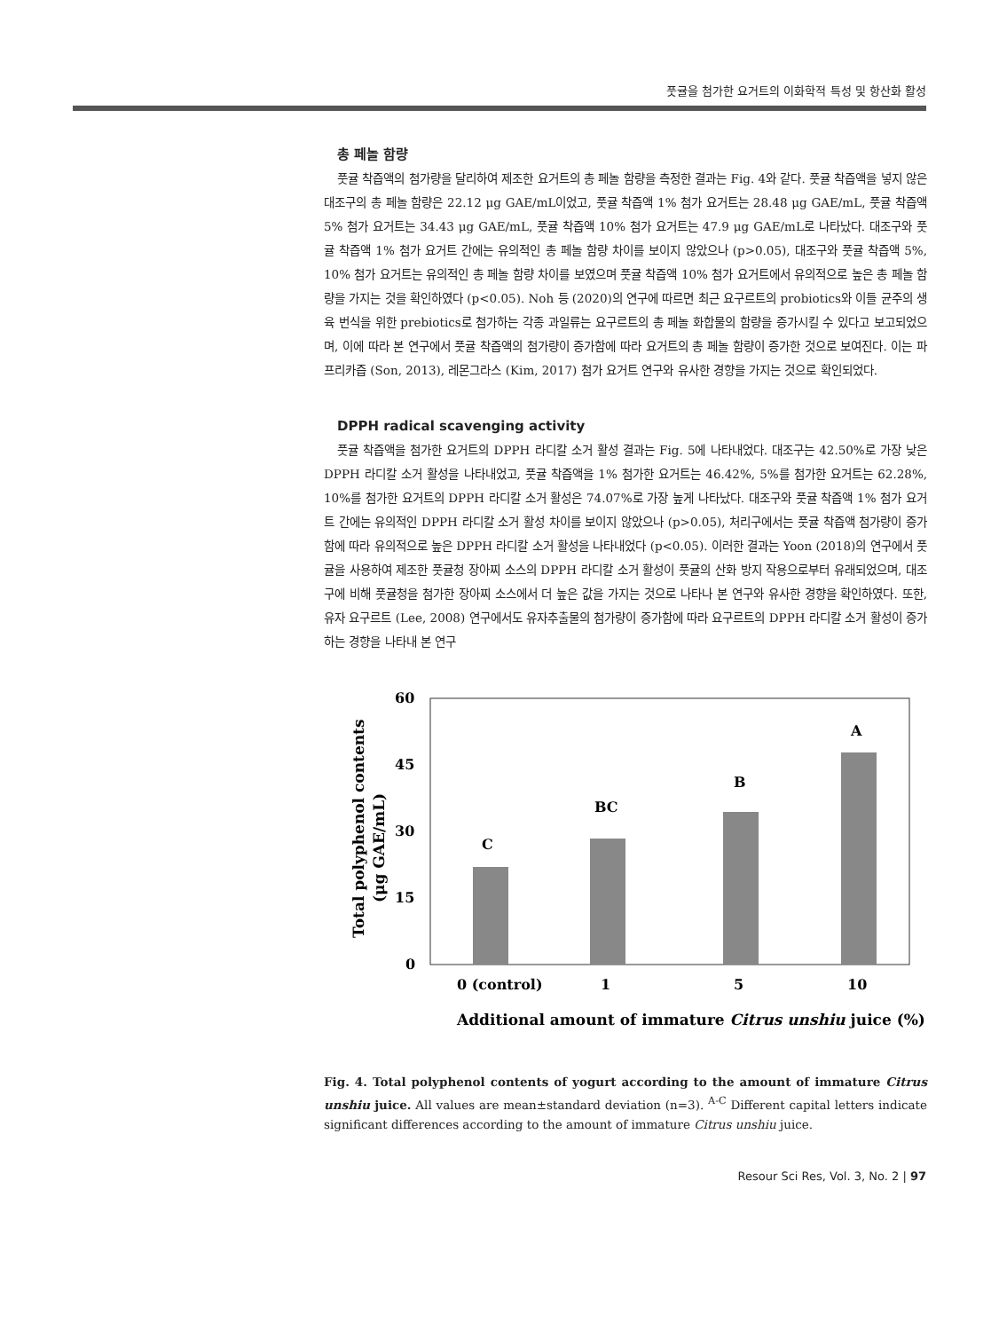풋귤을 첨가한 요거트의 이화학적 특성 및 항산화 활성
총 페놀 함량
풋귤 착즙액의 첨가량을 달리하여 제조한 요거트의 총 페놀 함량을 측정한 결과는 Fig. 4와 같다. 풋귤 착즙액을 넣지 않은 대조구의 총 페놀 함량은 22.12 μg GAE/mL이었고, 풋귤 착즙액 1% 첨가 요거트는 28.48 μg GAE/mL, 풋귤 착즙액 5% 첨가 요거트는 34.43 μg GAE/mL, 풋귤 착즙액 10% 첨가 요거트는 47.9 μg GAE/mL로 나타났다. 대조구와 풋귤 착즙액 1% 첨가 요거트 간에는 유의적인 총 페놀 함량 차이를 보이지 않았으나 (p>0.05), 대조구와 풋귤 착즙액 5%, 10% 첨가 요거트는 유의적인 총 페놀 함량 차이를 보였으며 풋귤 착즙액 10% 첨가 요거트에서 유의적으로 높은 총 페놀 함량을 가지는 것을 확인하였다 (p<0.05). Noh 등 (2020)의 연구에 따르면 최근 요구르트의 probiotics와 이들 균주의 생육 번식을 위한 prebiotics로 첨가하는 각종 과일류는 요구르트의 총 페놀 화합물의 함량을 증가시킬 수 있다고 보고되었으며, 이에 따라 본 연구에서 풋귤 착즙액의 첨가량이 증가함에 따라 요거트의 총 페놀 함량이 증가한 것으로 보여진다. 이는 파프리카즙 (Son, 2013), 레몬그라스 (Kim, 2017) 첨가 요거트 연구와 유사한 경향을 가지는 것으로 확인되었다.
DPPH radical scavenging activity
풋귤 착즙액을 첨가한 요거트의 DPPH 라디칼 소거 활성 결과는 Fig. 5에 나타내었다. 대조구는 42.50%로 가장 낮은 DPPH 라디칼 소거 활성을 나타내었고, 풋귤 착즙액을 1% 첨가한 요거트는 46.42%, 5%를 첨가한 요거트는 62.28%, 10%를 첨가한 요거트의 DPPH 라디칼 소거 활성은 74.07%로 가장 높게 나타났다. 대조구와 풋귤 착즙액 1% 첨가 요거트 간에는 유의적인 DPPH 라디칼 소거 활성 차이를 보이지 않았으나 (p>0.05), 처리구에서는 풋귤 착즙액 첨가량이 증가함에 따라 유의적으로 높은 DPPH 라디칼 소거 활성을 나타내었다 (p<0.05). 이러한 결과는 Yoon (2018)의 연구에서 풋귤을 사용하여 제조한 풋귤청 장아찌 소스의 DPPH 라디칼 소거 활성이 풋귤의 산화 방지 작용으로부터 유래되었으며, 대조구에 비해 풋귤청을 첨가한 장아찌 소스에서 더 높은 값을 가지는 것으로 나타나 본 연구와 유사한 경향을 확인하였다. 또한, 유자 요구르트 (Lee, 2008) 연구에서도 유자추출물의 첨가량이 증가함에 따라 요구르트의 DPPH 라디칼 소거 활성이 증가하는 경향을 나타내 본 연구
60
45
30
15
0
Total polyphenol contents
(μg GAE/mL)
C
BC
B
A
0 (control)
1
5
10
Additional amount of immature Citrus unshiu juice (%)
Fig. 4. Total polyphenol contents of yogurt according to the amount of immature Citrus unshiu juice. All values are mean±standard deviation (n=3). <sup>A-C</sup> Different capital letters indicate significant differences according to the amount of immature Citrus unshiu juice.
Resour Sci Res, Vol. 3, No. 2 | 97